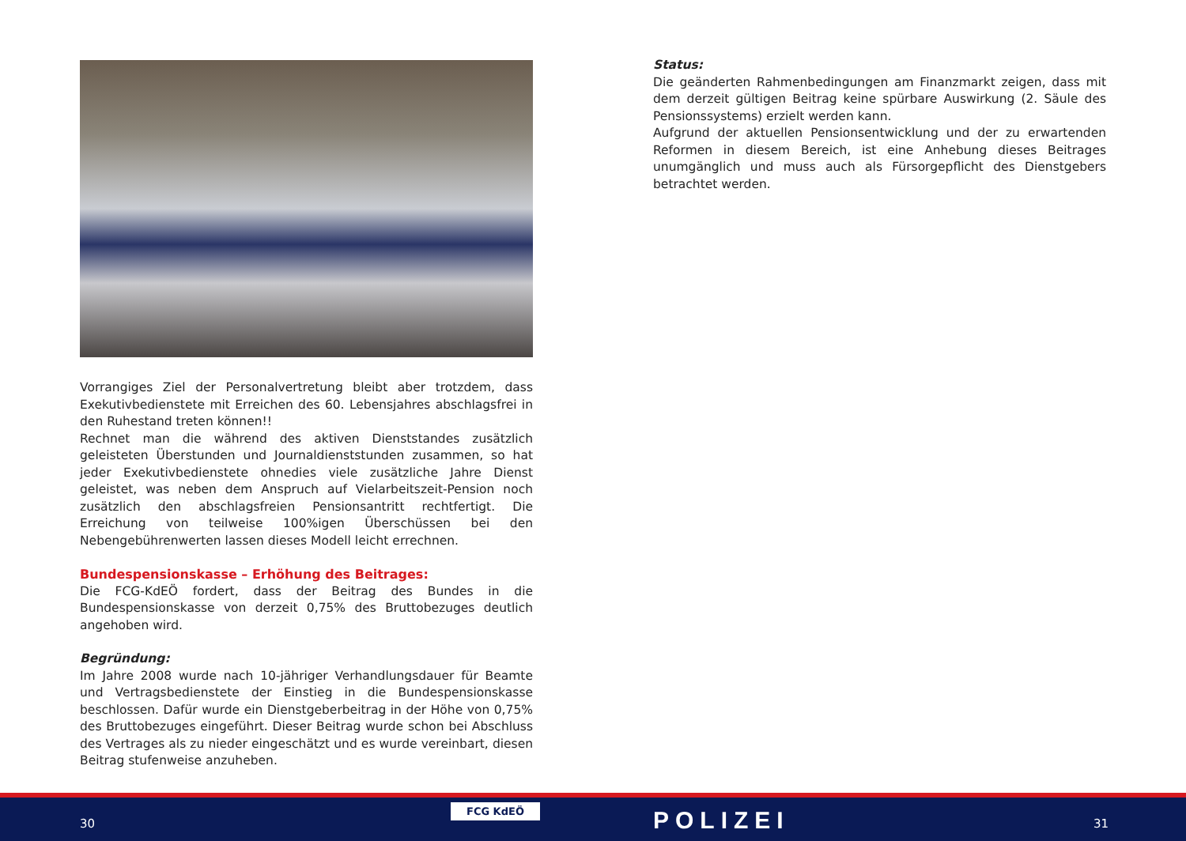Vorrangiges Ziel der Personalvertretung bleibt aber trotzdem, dass Exekutivbedienstete mit Erreichen des 60. Lebensjahres abschlagsfrei in den Ruhestand treten können!!
Rechnet man die während des aktiven Dienststandes zusätzlich geleisteten Überstunden und Journaldienststunden zusammen, so hat jeder Exekutivbedienstete ohnedies viele zusätzliche Jahre Dienst geleistet, was neben dem Anspruch auf Vielarbeitszeit-Pension noch zusätzlich den abschlagsfreien Pensionsantritt rechtfertigt. Die Erreichung von teilweise 100%igen Überschüssen bei den Nebengebührenwerten lassen dieses Modell leicht errechnen.
Bundespensionskasse – Erhöhung des Beitrages:
Die FCG-KdEÖ fordert, dass der Beitrag des Bundes in die Bundespensionskasse von derzeit 0,75% des Bruttobezuges deutlich angehoben wird.
Begründung:
Im Jahre 2008 wurde nach 10-jähriger Verhandlungsdauer für Beamte und Vertragsbedienstete der Einstieg in die Bundespensionskasse beschlossen. Dafür wurde ein Dienstgeberbeitrag in der Höhe von 0,75% des Bruttobezuges eingeführt. Dieser Beitrag wurde schon bei Abschluss des Vertrages als zu nieder eingeschätzt und es wurde vereinbart, diesen Beitrag stufenweise anzuheben.
Status:
Die geänderten Rahmenbedingungen am Finanzmarkt zeigen, dass mit dem derzeit gültigen Beitrag keine spürbare Auswirkung (2. Säule des Pensionssystems) erzielt werden kann.
Aufgrund der aktuellen Pensionsentwicklung und der zu erwartenden Reformen in diesem Bereich, ist eine Anhebung dieses Beitrages unumgänglich und muss auch als Fürsorgepflicht des Dienstgebers betrachtet werden.
30
FCG KdEÖ POLIZEI 31